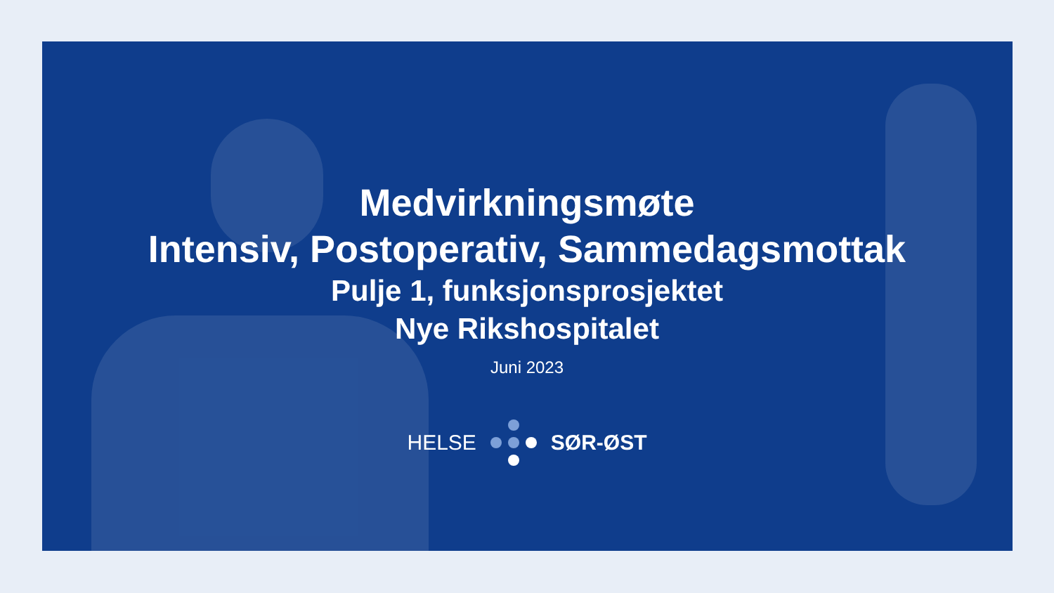Medvirkningsmøte
Intensiv, Postoperativ, Sammedagsmottak
Pulje 1, funksjonsprosjektet
Nye Rikshospitalet
Juni 2023
HELSE SØR-ØST